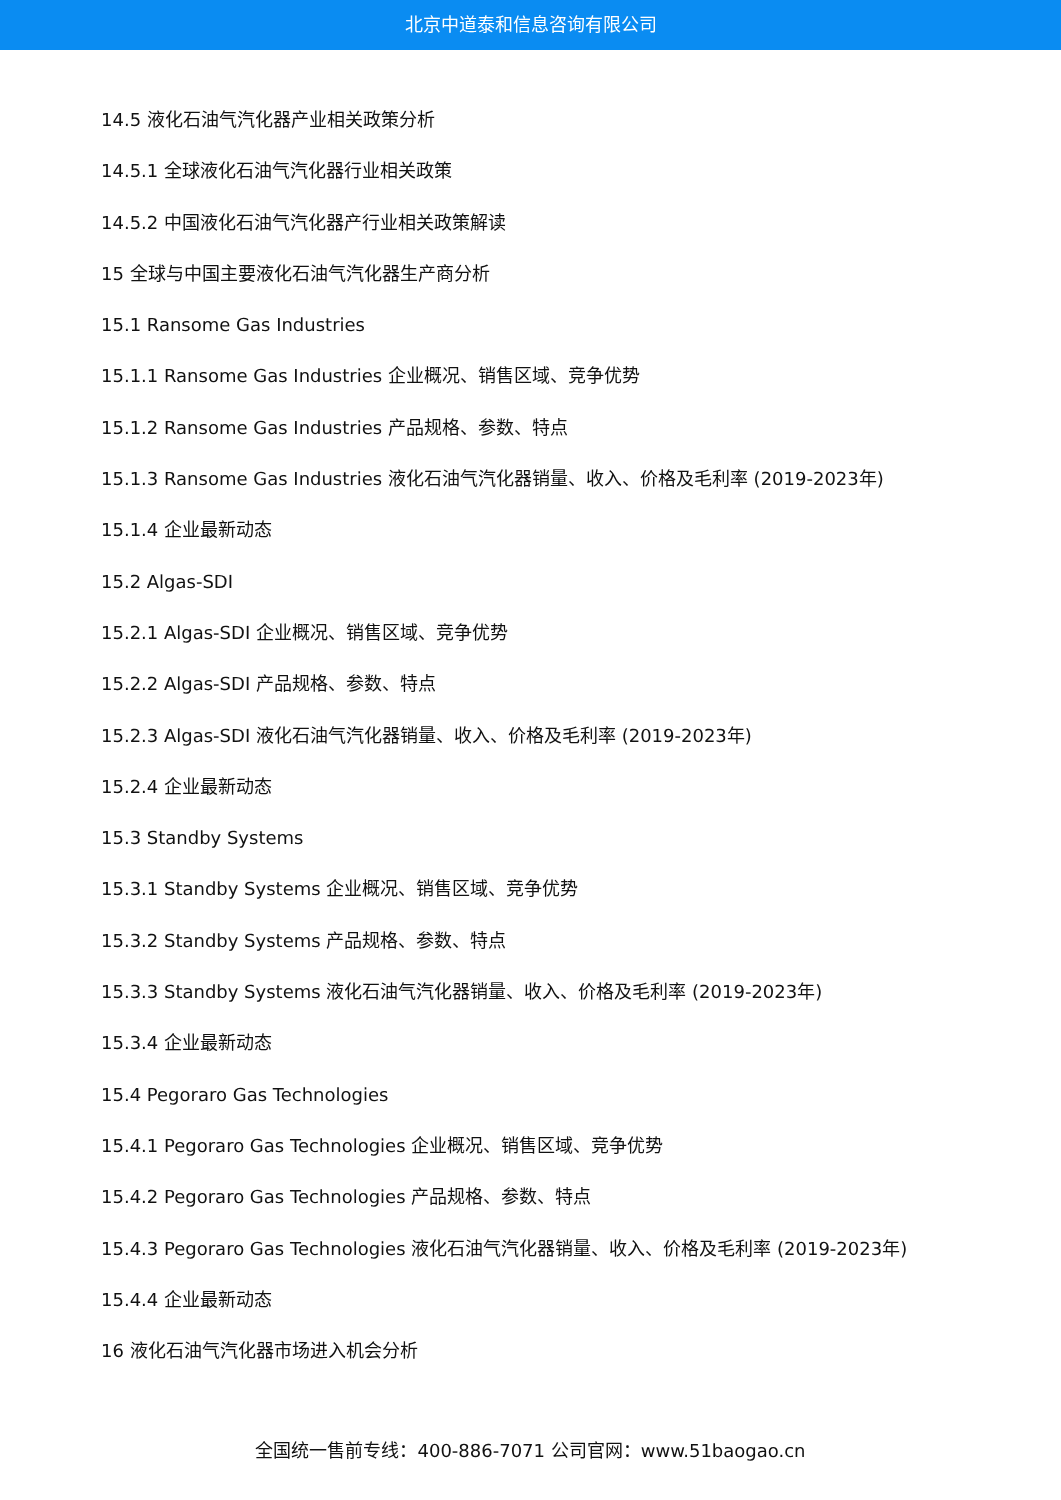北京中道泰和信息咨询有限公司
14.5 液化石油气汽化器产业相关政策分析
14.5.1 全球液化石油气汽化器行业相关政策
14.5.2 中国液化石油气汽化器产行业相关政策解读
15 全球与中国主要液化石油气汽化器生产商分析
15.1 Ransome Gas Industries
15.1.1 Ransome Gas Industries 企业概况、销售区域、竞争优势
15.1.2 Ransome Gas Industries 产品规格、参数、特点
15.1.3 Ransome Gas Industries 液化石油气汽化器销量、收入、价格及毛利率 (2019-2023年)
15.1.4 企业最新动态
15.2 Algas-SDI
15.2.1 Algas-SDI 企业概况、销售区域、竞争优势
15.2.2 Algas-SDI 产品规格、参数、特点
15.2.3 Algas-SDI 液化石油气汽化器销量、收入、价格及毛利率 (2019-2023年)
15.2.4 企业最新动态
15.3 Standby Systems
15.3.1 Standby Systems 企业概况、销售区域、竞争优势
15.3.2 Standby Systems 产品规格、参数、特点
15.3.3 Standby Systems 液化石油气汽化器销量、收入、价格及毛利率 (2019-2023年)
15.3.4 企业最新动态
15.4 Pegoraro Gas Technologies
15.4.1 Pegoraro Gas Technologies 企业概况、销售区域、竞争优势
15.4.2 Pegoraro Gas Technologies 产品规格、参数、特点
15.4.3 Pegoraro Gas Technologies 液化石油气汽化器销量、收入、价格及毛利率 (2019-2023年)
15.4.4 企业最新动态
16 液化石油气汽化器市场进入机会分析
全国统一售前专线：400-886-7071 公司官网：www.51baogao.cn